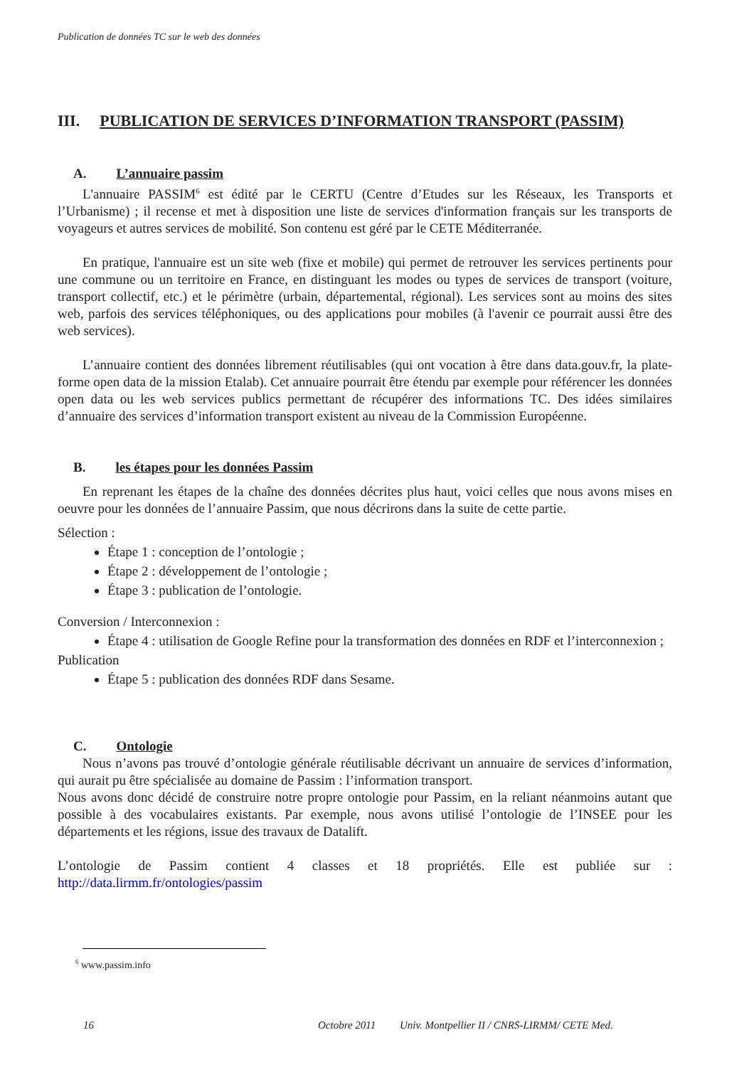Publication de données TC sur le web des données
III. PUBLICATION DE SERVICES D’INFORMATION TRANSPORT (PASSIM)
A. L’annuaire passim
L'annuaire PASSIM<sup>6</sup> est édité par le CERTU (Centre d’Etudes sur les Réseaux, les Transports et l’Urbanisme) ; il recense et met à disposition une liste de services d'information français sur les transports de voyageurs et autres services de mobilité. Son contenu est géré par le CETE Méditerranée.
En pratique, l'annuaire est un site web (fixe et mobile) qui permet de retrouver les services pertinents pour une commune ou un territoire en France, en distinguant les modes ou types de services de transport (voiture, transport collectif, etc.) et le périmètre (urbain, départemental, régional). Les services sont au moins des sites web, parfois des services téléphoniques, ou des applications pour mobiles (à l'avenir ce pourrait aussi être des web services).
L’annuaire contient des données librement réutilisables (qui ont vocation à être dans data.gouv.fr, la plate-forme open data de la mission Etalab). Cet annuaire pourrait être étendu par exemple pour référencer les données open data ou les web services publics permettant de récupérer des informations TC. Des idées similaires d’annuaire des services d’information transport existent au niveau de la Commission Européenne.
B. les étapes pour les données Passim
En reprenant les étapes de la chaîne des données décrites plus haut, voici celles que nous avons mises en oeuvre pour les données de l’annuaire Passim, que nous décrirons dans la suite de cette partie.
Sélection :
Étape 1 : conception de l’ontologie ;
Étape 2 : développement de l’ontologie ;
Étape 3 : publication de l’ontologie.
Conversion / Interconnexion :
Étape 4 : utilisation de Google Refine pour la transformation des données en RDF et l’interconnexion ;
Publication
Étape 5 : publication des données RDF dans Sesame.
C. Ontologie
Nous n’avons pas trouvé d’ontologie générale réutilisable décrivant un annuaire de services d’information, qui aurait pu être spécialisée au domaine de Passim : l’information transport.
Nous avons donc décidé de construire notre propre ontologie pour Passim, en la reliant néanmoins autant que possible à des vocabulaires existants. Par exemple, nous avons utilisé l’ontologie de l’INSEE pour les départements et les régions, issue des travaux de Datalift.
L’ontologie de Passim contient 4 classes et 18 propriétés. Elle est publiée sur : http://data.lirmm.fr/ontologies/passim
<sup>6</sup> www.passim.info
16 Octobre 2011 Univ. Montpellier II / CNRS-LIRMM/ CETE Med.